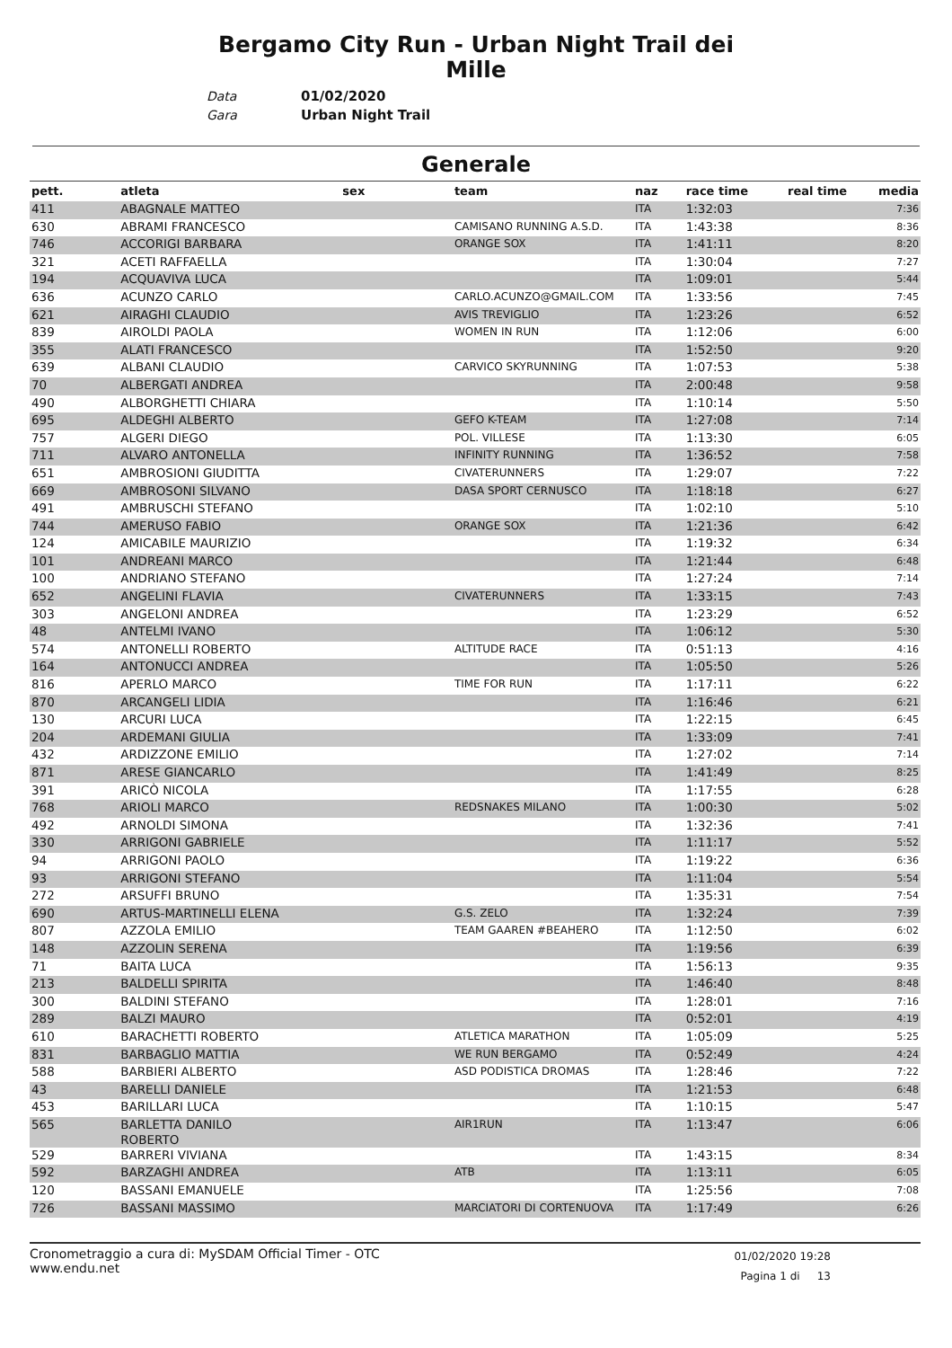Bergamo City Run - Urban Night Trail dei Mille
Data 01/02/2020
Gara Urban Night Trail
Generale
| pett. | atleta | sex | team | naz | race time | real time | media |
| --- | --- | --- | --- | --- | --- | --- | --- |
| 411 | ABAGNALE MATTEO | | | ITA | 1:32:03 | | 7:36 |
| 630 | ABRAMI FRANCESCO | | CAMISANO RUNNING A.S.D. | ITA | 1:43:38 | | 8:36 |
| 746 | ACCORIGI BARBARA | | ORANGE SOX | ITA | 1:41:11 | | 8:20 |
| 321 | ACETI RAFFAELLA | | | ITA | 1:30:04 | | 7:27 |
| 194 | ACQUAVIVA LUCA | | | ITA | 1:09:01 | | 5:44 |
| 636 | ACUNZO CARLO | | CARLO.ACUNZO@GMAIL.COM | ITA | 1:33:56 | | 7:45 |
| 621 | AIRAGHI CLAUDIO | | AVIS TREVIGLIO | ITA | 1:23:26 | | 6:52 |
| 839 | AIROLDI PAOLA | | WOMEN IN RUN | ITA | 1:12:06 | | 6:00 |
| 355 | ALATI FRANCESCO | | | ITA | 1:52:50 | | 9:20 |
| 639 | ALBANI CLAUDIO | | CARVICO SKYRUNNING | ITA | 1:07:53 | | 5:38 |
| 70 | ALBERGATI ANDREA | | | ITA | 2:00:48 | | 9:58 |
| 490 | ALBORGHETTI CHIARA | | | ITA | 1:10:14 | | 5:50 |
| 695 | ALDEGHI ALBERTO | | GEFO K-TEAM | ITA | 1:27:08 | | 7:14 |
| 757 | ALGERI DIEGO | | POL. VILLESE | ITA | 1:13:30 | | 6:05 |
| 711 | ALVARO ANTONELLA | | INFINITY RUNNING | ITA | 1:36:52 | | 7:58 |
| 651 | AMBROSIONI GIUDITTA | | CIVATERUNNERS | ITA | 1:29:07 | | 7:22 |
| 669 | AMBROSONI SILVANO | | DASA SPORT CERNUSCO | ITA | 1:18:18 | | 6:27 |
| 491 | AMBRUSCHI STEFANO | | | ITA | 1:02:10 | | 5:10 |
| 744 | AMERUSO FABIO | | ORANGE SOX | ITA | 1:21:36 | | 6:42 |
| 124 | AMICABILE MAURIZIO | | | ITA | 1:19:32 | | 6:34 |
| 101 | ANDREANI MARCO | | | ITA | 1:21:44 | | 6:48 |
| 100 | ANDRIANO STEFANO | | | ITA | 1:27:24 | | 7:14 |
| 652 | ANGELINI FLAVIA | | CIVATERUNNERS | ITA | 1:33:15 | | 7:43 |
| 303 | ANGELONI ANDREA | | | ITA | 1:23:29 | | 6:52 |
| 48 | ANTELMI IVANO | | | ITA | 1:06:12 | | 5:30 |
| 574 | ANTONELLI ROBERTO | | ALTITUDE RACE | ITA | 0:51:13 | | 4:16 |
| 164 | ANTONUCCI ANDREA | | | ITA | 1:05:50 | | 5:26 |
| 816 | APERLO MARCO | | TIME FOR RUN | ITA | 1:17:11 | | 6:22 |
| 870 | ARCANGELI LIDIA | | | ITA | 1:16:46 | | 6:21 |
| 130 | ARCURI LUCA | | | ITA | 1:22:15 | | 6:45 |
| 204 | ARDEMANI GIULIA | | | ITA | 1:33:09 | | 7:41 |
| 432 | ARDIZZONE EMILIO | | | ITA | 1:27:02 | | 7:14 |
| 871 | ARESE GIANCARLO | | | ITA | 1:41:49 | | 8:25 |
| 391 | ARICÒ NICOLA | | | ITA | 1:17:55 | | 6:28 |
| 768 | ARIOLI MARCO | | REDSNAKES MILANO | ITA | 1:00:30 | | 5:02 |
| 492 | ARNOLDI SIMONA | | | ITA | 1:32:36 | | 7:41 |
| 330 | ARRIGONI GABRIELE | | | ITA | 1:11:17 | | 5:52 |
| 94 | ARRIGONI PAOLO | | | ITA | 1:19:22 | | 6:36 |
| 93 | ARRIGONI STEFANO | | | ITA | 1:11:04 | | 5:54 |
| 272 | ARSUFFI BRUNO | | | ITA | 1:35:31 | | 7:54 |
| 690 | ARTUS-MARTINELLI ELENA | | G.S. ZELO | ITA | 1:32:24 | | 7:39 |
| 807 | AZZOLA EMILIO | | TEAM GAAREN #BEAHERO | ITA | 1:12:50 | | 6:02 |
| 148 | AZZOLIN SERENA | | | ITA | 1:19:56 | | 6:39 |
| 71 | BAITA LUCA | | | ITA | 1:56:13 | | 9:35 |
| 213 | BALDELLI SPIRITA | | | ITA | 1:46:40 | | 8:48 |
| 300 | BALDINI STEFANO | | | ITA | 1:28:01 | | 7:16 |
| 289 | BALZI MAURO | | | ITA | 0:52:01 | | 4:19 |
| 610 | BARACHETTI ROBERTO | | ATLETICA MARATHON | ITA | 1:05:09 | | 5:25 |
| 831 | BARBAGLIO MATTIA | | WE RUN BERGAMO | ITA | 0:52:49 | | 4:24 |
| 588 | BARBIERI ALBERTO | | ASD PODISTICA DROMAS | ITA | 1:28:46 | | 7:22 |
| 43 | BARELLI DANIELE | | | ITA | 1:21:53 | | 6:48 |
| 453 | BARILLARI LUCA | | | ITA | 1:10:15 | | 5:47 |
| 565 | BARLETTA DANILO ROBERTO | | AIR1RUN | ITA | 1:13:47 | | 6:06 |
| 529 | BARRERI VIVIANA | | | ITA | 1:43:15 | | 8:34 |
| 592 | BARZAGHI ANDREA | | ATB | ITA | 1:13:11 | | 6:05 |
| 120 | BASSANI EMANUELE | | | ITA | 1:25:56 | | 7:08 |
| 726 | BASSANI MASSIMO | | MARCIATORI DI CORTENUOVA | ITA | 1:17:49 | | 6:26 |
Cronometraggio a cura di: MySDAM Official Timer - OTC
www.endu.net
01/02/2020 19:28
Pagina 1 di 13